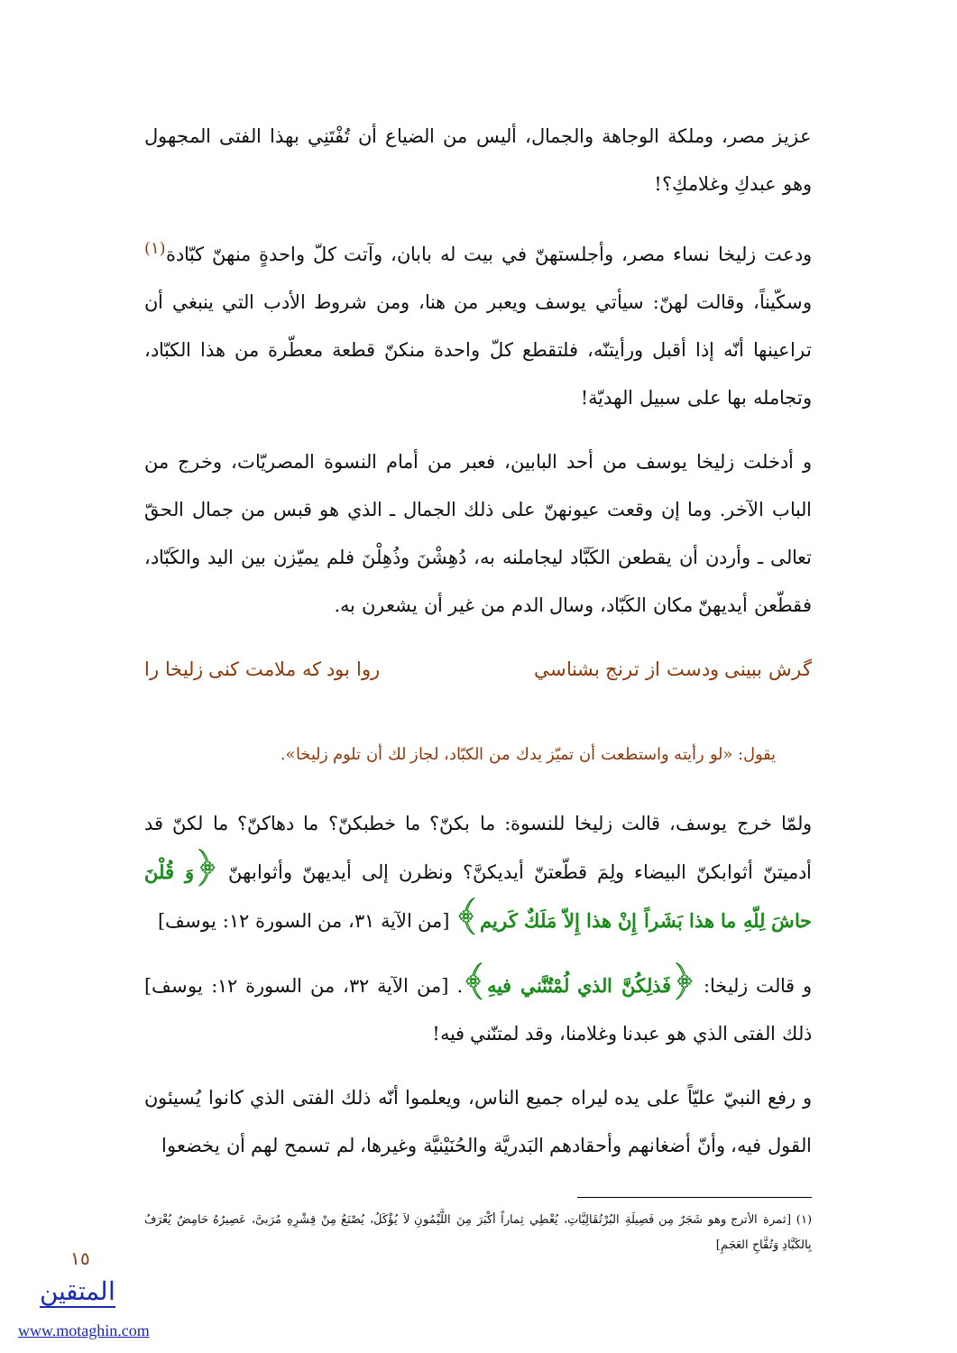عزيز مصر، وملكة الوجاهة والجمال، أليس من الضياع أن تُفْتَنِي بهذا الفتى المجهول وهو عبدكِ وغلامكِ؟!
ودعت زليخا نساء مصر، وأجلستهنّ في بيت له بابان، وآتت كلّ واحدةٍ منهنّ كبّادة<sup>(١)</sup> وسكّيناً، وقالت لهنّ: سيأتي يوسف ويعبر من هنا، ومن شروط الأدب التي ينبغي أن تراعينها أنّه إذا أقبل ورأيتنّه، فلتقطع كلّ واحدة منكنّ قطعة معطّرة من هذا الكبّاد، وتجامله بها على سبيل الهديّة!
و أدخلت زليخا يوسف من أحد البابين، فعبر من أمام النسوة المصريّات، وخرج من الباب الآخر. وما إن وقعت عيونهنّ على ذلك الجمال ـ الذي هو قبس من جمال الحقّ تعالى ـ وأردن أن يقطعن الكَبَّاد ليجاملنه به، دُهِشْنَ وذُهِلْنَ فلم يميّزن بين اليد والكَبّاد، فقطّعن أيديهنّ مكان الكَبّاد، وسال الدم من غير أن يشعرن به.
گرش ببينى ودست از ترنج بشناسي روا بود كه ملامت كنى زليخا را
يقول: «لو رأيته واستطعت أن تميّز يدك من الكبّاد، لجاز لك أن تلوم زليخا».
ولمّا خرج يوسف، قالت زليخا للنسوة: ما بكنّ؟ ما خطبكنّ؟ ما دهاكنّ؟ ما لكنّ قد أدميتنّ أثوابكنّ البيضاء ولِمَ قطّعتنّ أيديكنَّ؟ ونظرن إلى أيديهنّ وأثوابهنّ ﴿وَ قُلْنَ حاشَ لِلّهِ ما هذا بَشَراً إِنْ هذا إِلاّ مَلَكٌ كَريم﴾ [من الآية ٣١، من السورة ١٢: يوسف]
و قالت زليخا: ﴿فَذلِكُنَّ الذي لُمْتُنَّني فيهِ﴾. [من الآية ٣٢، من السورة ١٢: يوسف] ذلك الفتى الذي هو عبدنا وغلامنا، وقد لمتنّني فيه!
و رفع النبيّ عليّاً على يده ليراه جميع الناس، ويعلموا أنّه ذلك الفتى الذي كانوا يُسيئون القول فيه، وأنّ أضغانهم وأحقادهم البَدريَّة والحُنَيْنيَّة وغيرها، لم تسمح لهم أن يخضعوا
(١) [ثمرة الأترج وهو شَجَرٌ مِن فَصِيلَةِ البُرْتُقَالِيَّاتِ، يُعْطِي ثِماراً أكْبَرَ مِنَ اللَّيْمُونِ لاَ يُؤْكَلُ، يُصْنَعُ مِنْ قِشْرِهِ مُرَبىَّ، عَصِيرُهُ حَامِضٌ يُعْرَفُ بِالكَبَّادِ وَتُفَّاحِ العَجَمِ]
١٥
المتقين
www.motaghin.com